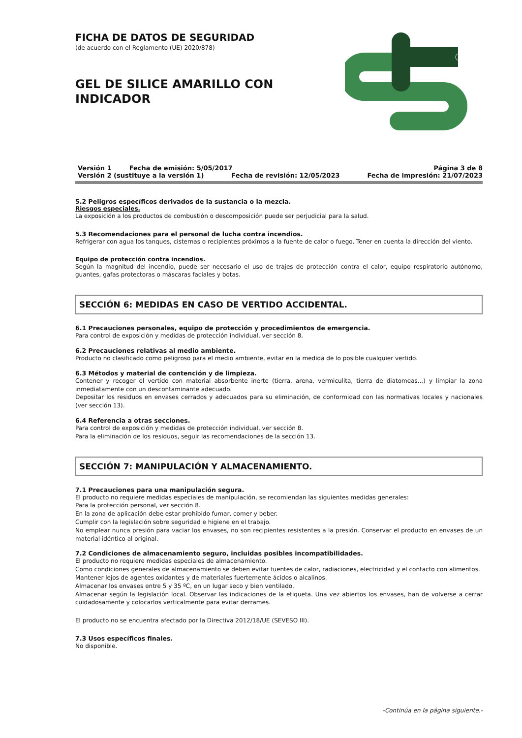FICHA DE DATOS DE SEGURIDAD
(de acuerdo con el Reglamento (UE) 2020/878)
GEL DE SILICE AMARILLO CON INDICADOR
Versión 1 Fecha de emisión: 5/05/2017 Página 3 de 8
Versión 2 (sustituye a la versión 1) Fecha de revisión: 12/05/2023 Fecha de impresión: 21/07/2023
5.2 Peligros específicos derivados de la sustancia o la mezcla.
Riesgos especiales.
La exposición a los productos de combustión o descomposición puede ser perjudicial para la salud.
5.3 Recomendaciones para el personal de lucha contra incendios.
Refrigerar con agua los tanques, cisternas o recipientes próximos a la fuente de calor o fuego. Tener en cuenta la dirección del viento.
Equipo de protección contra incendios.
Según la magnitud del incendio, puede ser necesario el uso de trajes de protección contra el calor, equipo respiratorio autónomo, guantes, gafas protectoras o máscaras faciales y botas.
SECCIÓN 6: MEDIDAS EN CASO DE VERTIDO ACCIDENTAL.
6.1 Precauciones personales, equipo de protección y procedimientos de emergencia.
Para control de exposición y medidas de protección individual, ver sección 8.
6.2 Precauciones relativas al medio ambiente.
Producto no clasificado como peligroso para el medio ambiente, evitar en la medida de lo posible cualquier vertido.
6.3 Métodos y material de contención y de limpieza.
Contener y recoger el vertido con material absorbente inerte (tierra, arena, vermiculita, tierra de diatomeas...) y limpiar la zona inmediatamente con un descontaminante adecuado.
Depositar los residuos en envases cerrados y adecuados para su eliminación, de conformidad con las normativas locales y nacionales (ver sección 13).
6.4 Referencia a otras secciones.
Para control de exposición y medidas de protección individual, ver sección 8.
Para la eliminación de los residuos, seguir las recomendaciones de la sección 13.
SECCIÓN 7: MANIPULACIÓN Y ALMACENAMIENTO.
7.1 Precauciones para una manipulación segura.
El producto no requiere medidas especiales de manipulación, se recomiendan las siguientes medidas generales:
Para la protección personal, ver sección 8.
En la zona de aplicación debe estar prohibido fumar, comer y beber.
Cumplir con la legislación sobre seguridad e higiene en el trabajo.
No emplear nunca presión para vaciar los envases, no son recipientes resistentes a la presión. Conservar el producto en envases de un material idéntico al original.
7.2 Condiciones de almacenamiento seguro, incluidas posibles incompatibilidades.
El producto no requiere medidas especiales de almacenamiento.
Como condiciones generales de almacenamiento se deben evitar fuentes de calor, radiaciones, electricidad y el contacto con alimentos.
Mantener lejos de agentes oxidantes y de materiales fuertemente ácidos o alcalinos.
Almacenar los envases entre 5 y 35 ºC, en un lugar seco y bien ventilado.
Almacenar según la legislación local. Observar las indicaciones de la etiqueta. Una vez abiertos los envases, han de volverse a cerrar cuidadosamente y colocarlos verticalmente para evitar derrames.
El producto no se encuentra afectado por la Directiva 2012/18/UE (SEVESO III).
7.3 Usos específicos finales.
No disponible.
-Continúa en la página siguiente.-